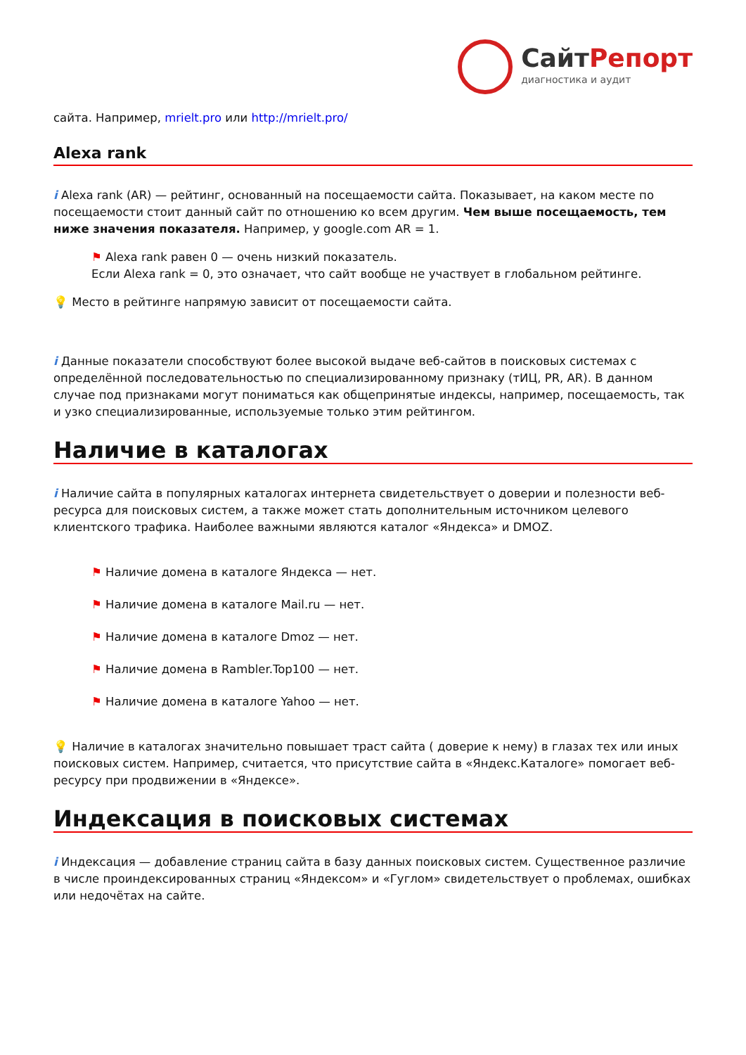СайтРепорт
диагностика и аудит
сайта. Например, mrielt.pro или http://mrielt.pro/
Alexa rank
i Alexa rank (AR) — рейтинг, основанный на посещаемости сайта. Показывает, на каком месте по посещаемости стоит данный сайт по отношению ко всем другим. Чем выше посещаемость, тем ниже значения показателя. Например, у google.com AR = 1.
⚑ Alexa rank равен 0 — очень низкий показатель.
Если Alexa rank = 0, это означает, что сайт вообще не участвует в глобальном рейтинге.
💡 Место в рейтинге напрямую зависит от посещаемости сайта.
i Данные показатели способствуют более высокой выдаче веб-сайтов в поисковых системах с определённой последовательностью по специализированному признаку (тИЦ, PR, AR). В данном случае под признаками могут пониматься как общепринятые индексы, например, посещаемость, так и узко специализированные, используемые только этим рейтингом.
Наличие в каталогах
i Наличие сайта в популярных каталогах интернета свидетельствует о доверии и полезности веб-ресурса для поисковых систем, а также может стать дополнительным источником целевого клиентского трафика. Наиболее важными являются каталог «Яндекса» и DMOZ.
⚑ Наличие домена в каталоге Яндекса — нет.
⚑ Наличие домена в каталоге Mail.ru — нет.
⚑ Наличие домена в каталоге Dmoz — нет.
⚑ Наличие домена в Rambler.Top100 — нет.
⚑ Наличие домена в каталоге Yahoo — нет.
💡 Наличие в каталогах значительно повышает траст сайта ( доверие к нему) в глазах тех или иных поисковых систем. Например, считается, что присутствие сайта в «Яндекс.Каталоге» помогает веб-ресурсу при продвижении в «Яндексе».
Индексация в поисковых системах
i Индексация — добавление страниц сайта в базу данных поисковых систем. Существенное различие в числе проиндексированных страниц «Яндексом» и «Гуглом» свидетельствует о проблемах, ошибках или недочётах на сайте.